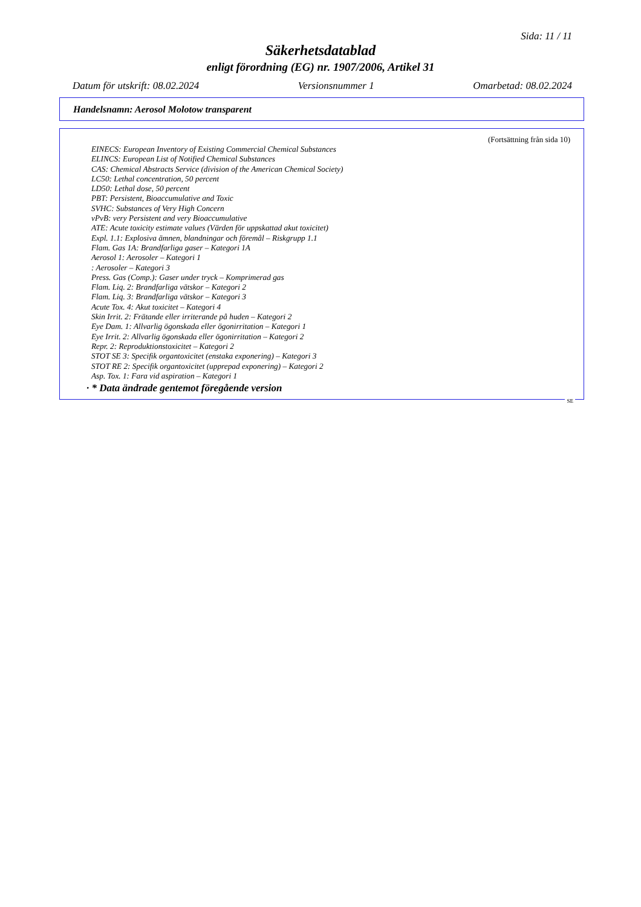Sida: 11 / 11
Säkerhetsdatablad
enligt förordning (EG) nr. 1907/2006, Artikel 31
Datum för utskrift: 08.02.2024 Versionsnummer 1 Omarbetad: 08.02.2024
Handelsnamn: Aerosol Molotow transparent
(Fortsättning från sida 10)
EINECS: European Inventory of Existing Commercial Chemical Substances
ELINCS: European List of Notified Chemical Substances
CAS: Chemical Abstracts Service (division of the American Chemical Society)
LC50: Lethal concentration, 50 percent
LD50: Lethal dose, 50 percent
PBT: Persistent, Bioaccumulative and Toxic
SVHC: Substances of Very High Concern
vPvB: very Persistent and very Bioaccumulative
ATE: Acute toxicity estimate values (Värden för uppskattad akut toxicitet)
Expl. 1.1: Explosiva ämnen, blandningar och föremål – Riskgrupp 1.1
Flam. Gas 1A: Brandfarliga gaser – Kategori 1A
Aerosol 1: Aerosoler – Kategori 1
: Aerosoler – Kategori 3
Press. Gas (Comp.): Gaser under tryck – Komprimerad gas
Flam. Liq. 2: Brandfarliga vätskor – Kategori 2
Flam. Liq. 3: Brandfarliga vätskor – Kategori 3
Acute Tox. 4: Akut toxicitet – Kategori 4
Skin Irrit. 2: Frätande eller irriterande på huden – Kategori 2
Eye Dam. 1: Allvarlig ögonskada eller ögonirritation – Kategori 1
Eye Irrit. 2: Allvarlig ögonskada eller ögonirritation – Kategori 2
Repr. 2: Reproduktionstoxicitet – Kategori 2
STOT SE 3: Specifik organtoxicitet (enstaka exponering) – Kategori 3
STOT RE 2: Specifik organtoxicitet (upprepad exponering) – Kategori 2
Asp. Tox. 1: Fara vid aspiration – Kategori 1
· * Data ändrade gentemot föregående version
SE